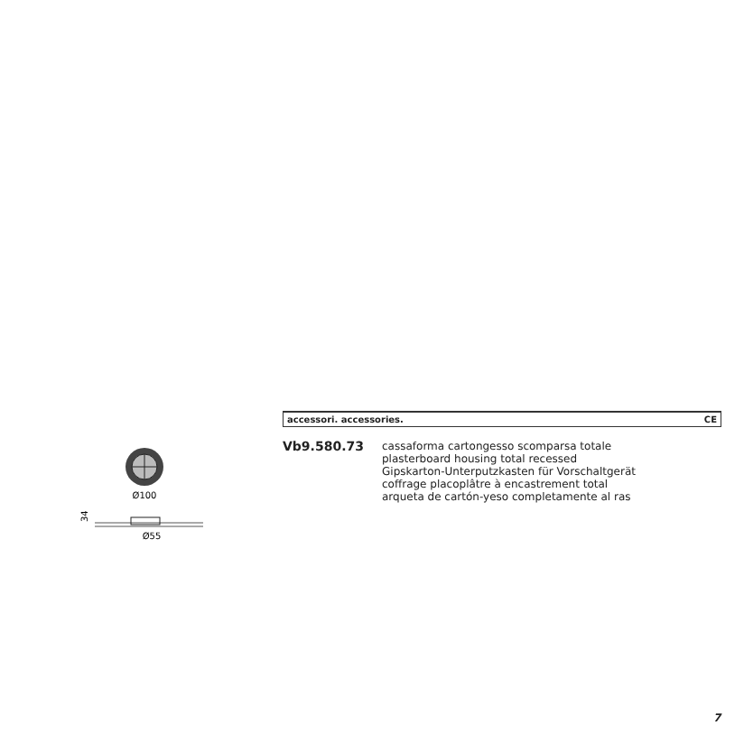Ø100
34
Ø55
accessori. accessories. CE
Vb9.580.73
cassaforma cartongesso scomparsa totale
plasterboard housing total recessed
Gipskarton-Unterputzkasten für Vorschaltgerät
coffrage placoplâtre à encastrement total
arqueta de cartón-yeso completamente al ras
7